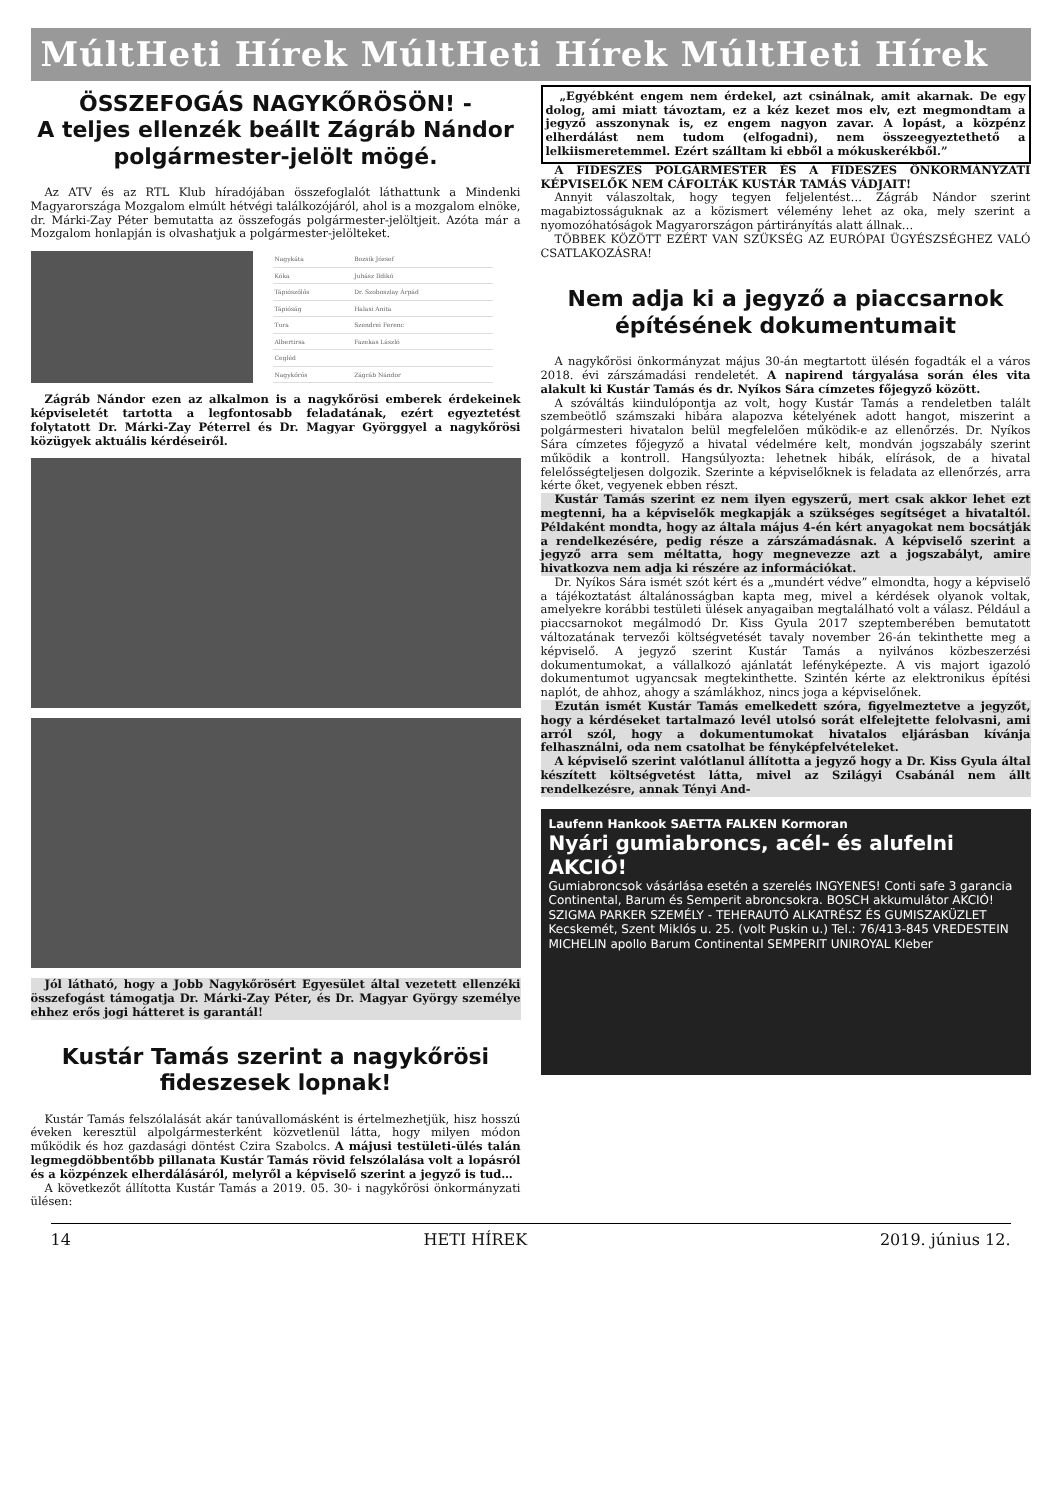MúltHeti Hírek MúltHeti Hírek MúltHeti Hírek
ÖSSZEFOGÁS NAGYKŐRÖSÖN! -
A teljes ellenzék beállt Zágráb Nándor polgármester-jelölt mögé.
Az ATV és az RTL Klub híradójában összefoglalót láthattunk a Mindenki Magyarországa Mozgalom elmúlt hétvégi találkozójáról, ahol is a mozgalom elnöke, dr. Márki-Zay Péter bemutatta az összefogás polgármester-jelöltjeit. Azóta már a Mozgalom honlapján is olvashatjuk a polgármester-jelölteket.
| Nagykáta | Bozsik József |
| Kóka | Juhász Ildikó |
| Tápiószőlős | Dr. Szoboszlay Árpád |
| Tápióság | Halasi Anita |
| Tura | Szendrei Ferenc |
| Albertirsa | Fazekas László |
| Cegléd | |
| Nagykőrös | Zágráb Nándor |
Zágráb Nándor ezen az alkalmon is a nagykőrösi emberek érdekeinek képviseletét tartotta a legfontosabb feladatának, ezért egyeztetést folytatott Dr. Márki-Zay Péterrel és Dr. Magyar Györggyel a nagykőrösi közügyek aktuális kérdéseiről.
Jól látható, hogy a Jobb Nagykőrösért Egyesület által vezetett ellenzéki összefogást támogatja Dr. Márki-Zay Péter, és Dr. Magyar György személye ehhez erős jogi hátteret is garantál!
Kustár Tamás szerint a nagykőrösi fideszesek lopnak!
Kustár Tamás felszólalását akár tanúvallomásként is értelmezhetjük, hisz hosszú éveken keresztül alpolgármesterként közvetlenül látta, hogy milyen módon működik és hoz gazdasági döntést Czira Szabolcs. A májusi testületi-ülés talán legmegdöbbentőbb pillanata Kustár Tamás rövid felszólalása volt a lopásról és a közpénzek elherdálásáról, melyről a képviselő szerint a jegyző is tud…
A következőt állította Kustár Tamás a 2019. 05. 30- i nagykőrösi önkormányzati ülésen:
„Egyébként engem nem érdekel, azt csinálnak, amit akarnak. De egy dolog, ami miatt távoztam, ez a kéz kezet mos elv, ezt megmondtam a jegyző asszonynak is, ez engem nagyon zavar. A lopást, a közpénz elherdálást nem tudom (elfogadni), nem összeegyeztethető a lelkiismeretemmel. Ezért szálltam ki ebből a mókuskerékből.”
A FIDESZES POLGÁRMESTER ÉS A FIDESZES ÖNKORMÁNYZATI KÉPVISELŐK NEM CÁFOLTÁK KUSTÁR TAMÁS VÁDJAIT!
Annyit válaszoltak, hogy tegyen feljelentést… Zágráb Nándor szerint magabiztosságuknak az a közismert vélemény lehet az oka, mely szerint a nyomozóhatóságok Magyarországon pártirányítás alatt állnak…
TÖBBEK KÖZÖTT EZÉRT VAN SZÜKSÉG AZ EURÓPAI ÜGYÉSZSÉGHEZ VALÓ CSATLAKOZÁSRA!
Nem adja ki a jegyző a piaccsarnok építésének dokumentumait
A nagykőrösi önkormányzat május 30-án megtartott ülésén fogadták el a város 2018. évi zárszámadási rendeletét. A napirend tárgyalása során éles vita alakult ki Kustár Tamás és dr. Nyíkos Sára címzetes főjegyző között.
A szóváltás kiindulópontja az volt, hogy Kustár Tamás a rendeletben talált szembeötlő számszaki hibára alapozva kételyének adott hangot, miszerint a polgármesteri hivatalon belül megfelelően működik-e az ellenőrzés. Dr. Nyíkos Sára címzetes főjegyző a hivatal védelmére kelt, mondván jogszabály szerint működik a kontroll. Hangsúlyozta: lehetnek hibák, elírások, de a hivatal felelősségteljesen dolgozik. Szerinte a képviselőknek is feladata az ellenőrzés, arra kérte őket, vegyenek ebben részt.
Kustár Tamás szerint ez nem ilyen egyszerű, mert csak akkor lehet ezt megtenni, ha a képviselők megkapják a szükséges segítséget a hivataltól. Példaként mondta, hogy az általa május 4-én kért anyagokat nem bocsátják a rendelkezésére, pedig része a zárszámadásnak. A képviselő szerint a jegyző arra sem méltatta, hogy megnevezze azt a jogszabályt, amire hivatkozva nem adja ki részére az információkat.
Dr. Nyíkos Sára ismét szót kért és a „mundért védve” elmondta, hogy a képviselő a tájékoztatást általánosságban kapta meg, mivel a kérdések olyanok voltak, amelyekre korábbi testületi ülések anyagaiban megtalálható volt a válasz. Például a piaccsarnokot megálmodó Dr. Kiss Gyula 2017 szeptemberében bemutatott változatának tervezői költségvetését tavaly november 26-án tekinthette meg a képviselő. A jegyző szerint Kustár Tamás a nyilvános közbeszerzési dokumentumokat, a vállalkozó ajánlatát lefényképezte. A vis majort igazoló dokumentumot ugyancsak megtekinthette. Szintén kérte az elektronikus építési naplót, de ahhoz, ahogy a számlákhoz, nincs joga a képviselőnek.
Ezután ismét Kustár Tamás emelkedett szóra, figyelmeztetve a jegyzőt, hogy a kérdéseket tartalmazó levél utolsó sorát elfelejtette felolvasni, ami arról szól, hogy a dokumentumokat hivatalos eljárásban kívánja felhasználni, oda nem csatolhat be fényképfelvételeket.
A képviselő szerint valótlanul állította a jegyző hogy a Dr. Kiss Gyula által készített költségvetést látta, mivel az Szilágyi Csabánál nem állt rendelkezésre, annak Tényi And-
Laufenn Hankook SAETTA FALKEN Kormoran
Nyári gumiabroncs, acél- és alufelni AKCIÓ!
Gumiabroncsok vásárlása esetén a szerelés INGYENES! Conti safe 3 garancia Continental, Barum és Semperit abroncsokra. BOSCH akkumulátor AKCIÓ! SZIGMA PARKER SZEMÉLY - TEHERAUTÓ ALKATRÉSZ ÉS GUMISZAKÜZLET Kecskemét, Szent Miklós u. 25. (volt Puskin u.) Tel.: 76/413-845 VREDESTEIN MICHELIN apollo Barum Continental SEMPERIT UNIROYAL Kleber
14 HETI HÍREK 2019. június 12.